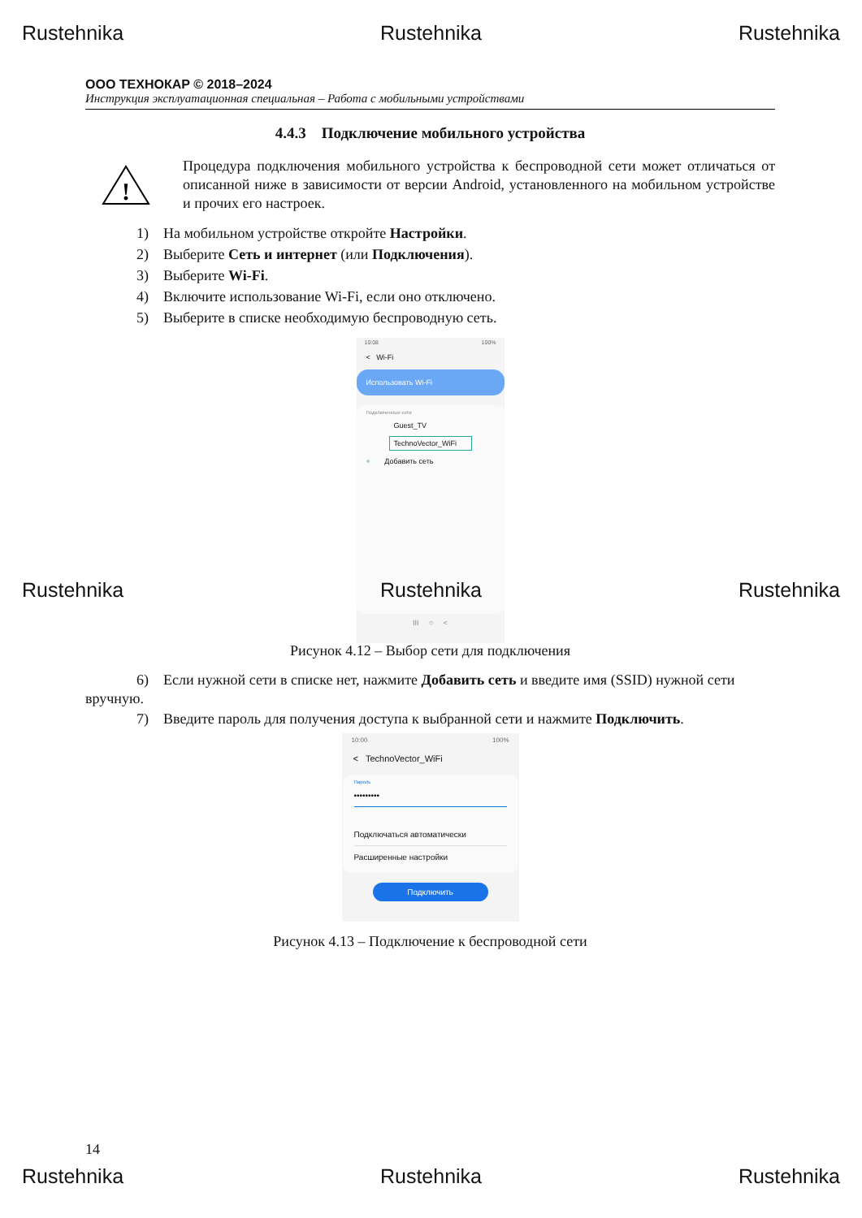Rustehnika Rustehnika Rustehnika
ООО ТЕХНОКАР © 2018–2024
Инструкция эксплуатационная специальная – Работа с мобильными устройствами
4.4.3 Подключение мобильного устройства
!
Процедура подключения мобильного устройства к беспроводной сети может отличаться от описанной ниже в зависимости от версии Android, установленного на мобильном устройстве и прочих его настроек.
1) На мобильном устройстве откройте Настройки.
2) Выберите Сеть и интернет (или Подключения).
3) Выберите Wi-Fi.
4) Включите использование Wi-Fi, если оно отключено.
5) Выберите в списке необходимую беспроводную сеть.
10:08 100%
< Wi-Fi
Использовать Wi-Fi
Подключенные сети
Guest_TV
TechnoVector_WiFi
+ Добавить сеть
III ○ <
Rustehnika Rustehnika Rustehnika
Рисунок 4.12 – Выбор сети для подключения
6) Если нужной сети в списке нет, нажмите Добавить сеть и введите имя (SSID) нужной сети вручную.
7) Введите пароль для получения доступа к выбранной сети и нажмите Подключить.
10:00 100%
< TechnoVector_WiFi
Пароль
•••••••••
Подключаться автоматически
Расширенные настройки
Подключить
Рисунок 4.13 – Подключение к беспроводной сети
14
Rustehnika Rustehnika Rustehnika